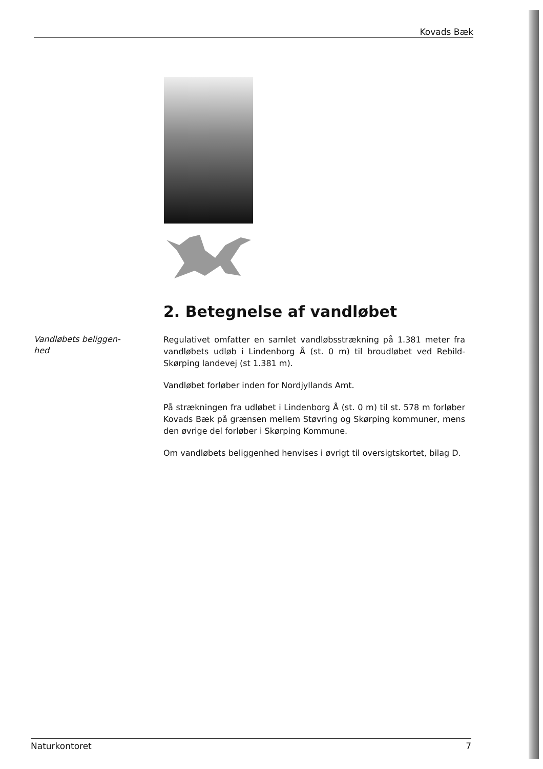Kovads Bæk
2. Betegnelse af vandløbet
Vandløbets beliggen-
hed
Regulativet omfatter en samlet vandløbsstrækning på 1.381 meter fra vandløbets udløb i Lindenborg Å (st. 0 m) til broudløbet ved Rebild-Skørping landevej (st 1.381 m).
Vandløbet forløber inden for Nordjyllands Amt.
På strækningen fra udløbet i Lindenborg Å (st. 0 m) til st. 578 m forløber Kovads Bæk på grænsen mellem Støvring og Skørping kommuner, mens den øvrige del forløber i Skørping Kommune.
Om vandløbets beliggenhed henvises i øvrigt til oversigtskortet, bilag D.
Naturkontoret 7